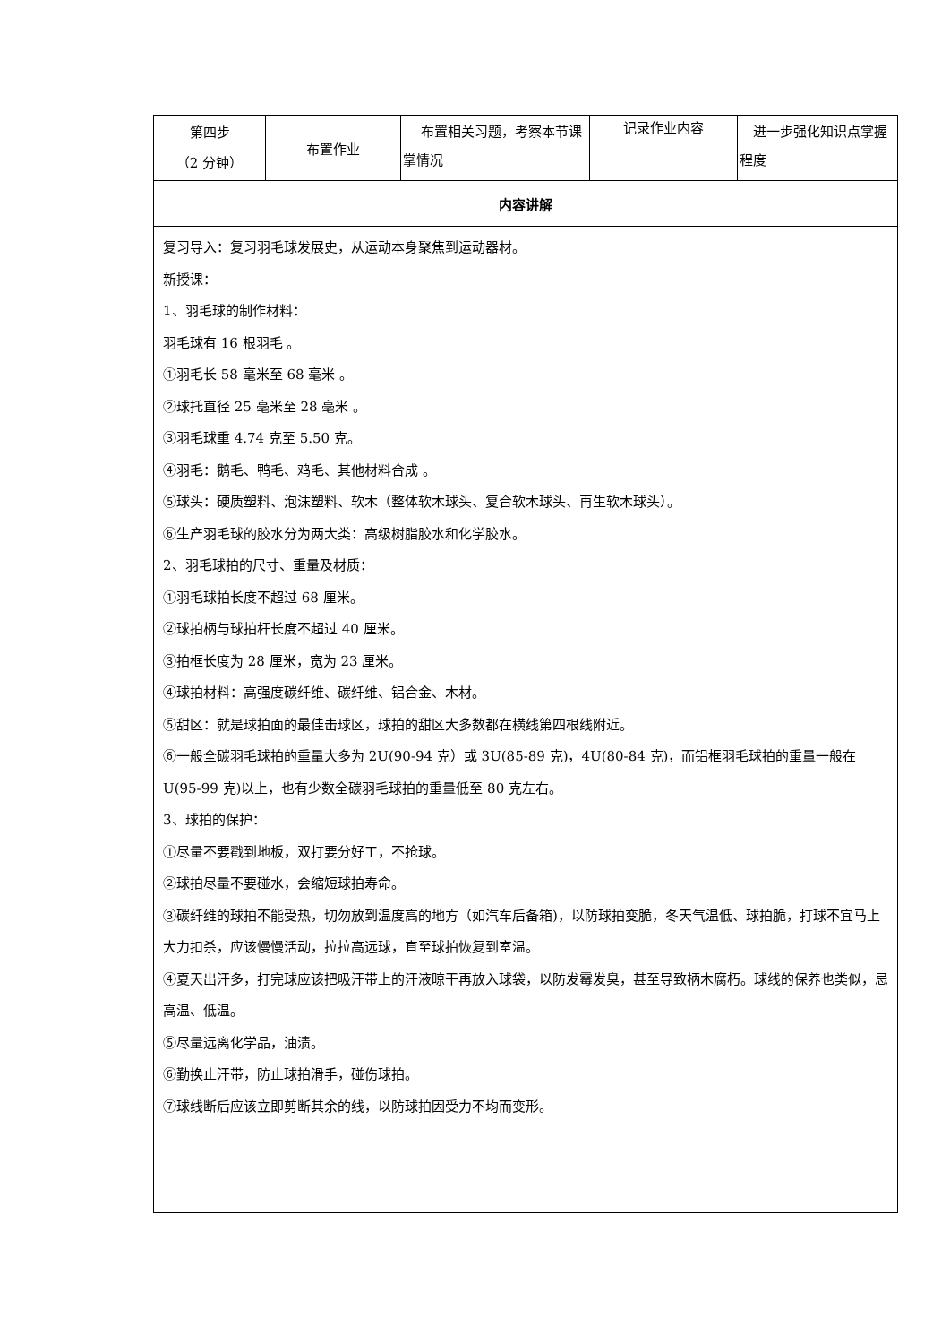| 第四步 （2 分钟） | 布置作业 | 布置相关习题，考察本节课掌情况 | 记录作业内容 | 进一步强化知识点掌握程度 |
| 内容讲解 | | | | |
| 复习导入：复习羽毛球发展史，从运动本身聚焦到运动器材。 新授课： 1、羽毛球的制作材料： 羽毛球有 16 根羽毛 。 ①羽毛长 58 毫米至 68 毫米 。 ②球托直径 25 毫米至 28 毫米 。 ③羽毛球重 4.74 克至 5.50 克。 ④羽毛：鹅毛、鸭毛、鸡毛、其他材料合成 。 ⑤球头：硬质塑料、泡沫塑料、软木（整体软木球头、复合软木球头、再生软木球头）。 ⑥生产羽毛球的胶水分为两大类：高级树脂胶水和化学胶水。 2、羽毛球拍的尺寸、重量及材质： ①羽毛球拍长度不超过 68 厘米。 ②球拍柄与球拍杆长度不超过 40 厘米。 ③拍框长度为 28 厘米，宽为 23 厘米。 ④球拍材料：高强度碳纤维、碳纤维、铝合金、木材。 ⑤甜区：就是球拍面的最佳击球区，球拍的甜区大多数都在横线第四根线附近。 ⑥一般全碳羽毛球拍的重量大多为 2U(90-94 克）或 3U(85-89 克)，4U(80-84 克)，而铝框羽毛球拍的重量一般在 U(95-99 克)以上，也有少数全碳羽毛球拍的重量低至 80 克左右。 3、球拍的保护： ①尽量不要戳到地板，双打要分好工，不抢球。 ②球拍尽量不要碰水，会缩短球拍寿命。 ③碳纤维的球拍不能受热，切勿放到温度高的地方（如汽车后备箱)，以防球拍变脆，冬天气温低、球拍脆，打球不宜马上大力扣杀，应该慢慢活动，拉拉高远球，直至球拍恢复到室温。 ④夏天出汗多，打完球应该把吸汗带上的汗液晾干再放入球袋，以防发霉发臭，甚至导致柄木腐朽。球线的保养也类似，忌高温、低温。 ⑤尽量远离化学品，油渍。 ⑥勤换止汗带，防止球拍滑手，碰伤球拍。 ⑦球线断后应该立即剪断其余的线，以防球拍因受力不均而变形。 | | | | |